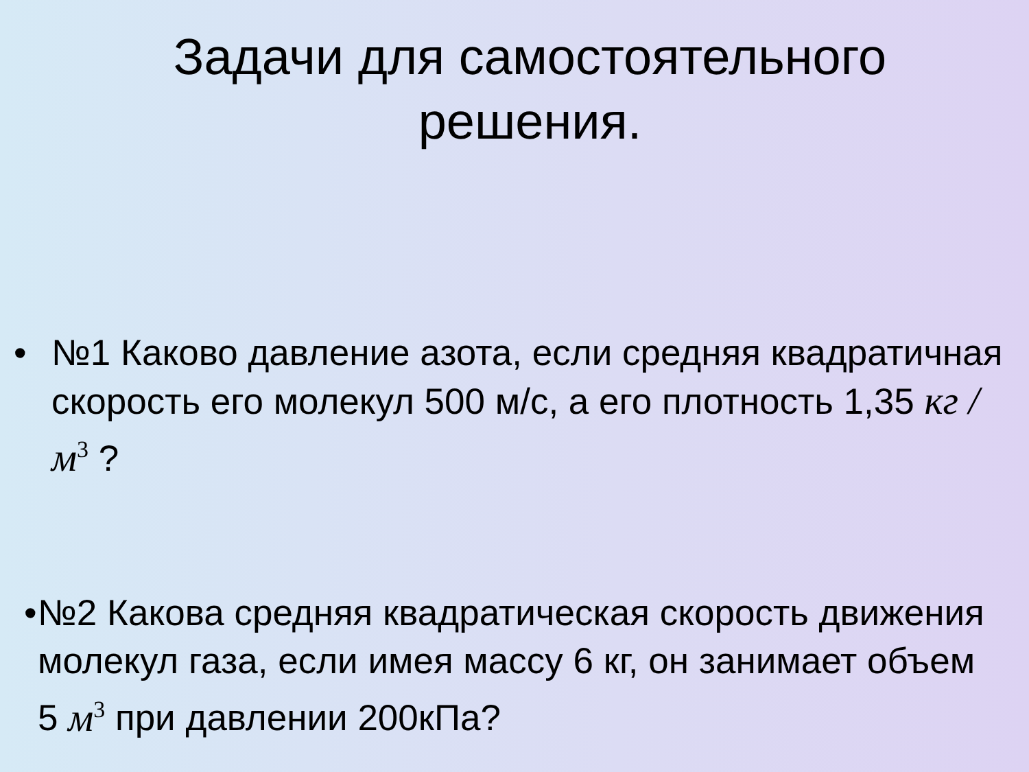Задачи для самостоятельного
решения.
• №1 Каково давление азота, если средняя квадратичная скорость его молекул 500 м/с, а его плотность 1,35 кг / м<sup>3</sup> ?
• №2 Какова средняя квадратическая скорость движения молекул газа, если имея массу 6 кг, он занимает объем 5 м<sup>3</sup> при давлении 200кПа?